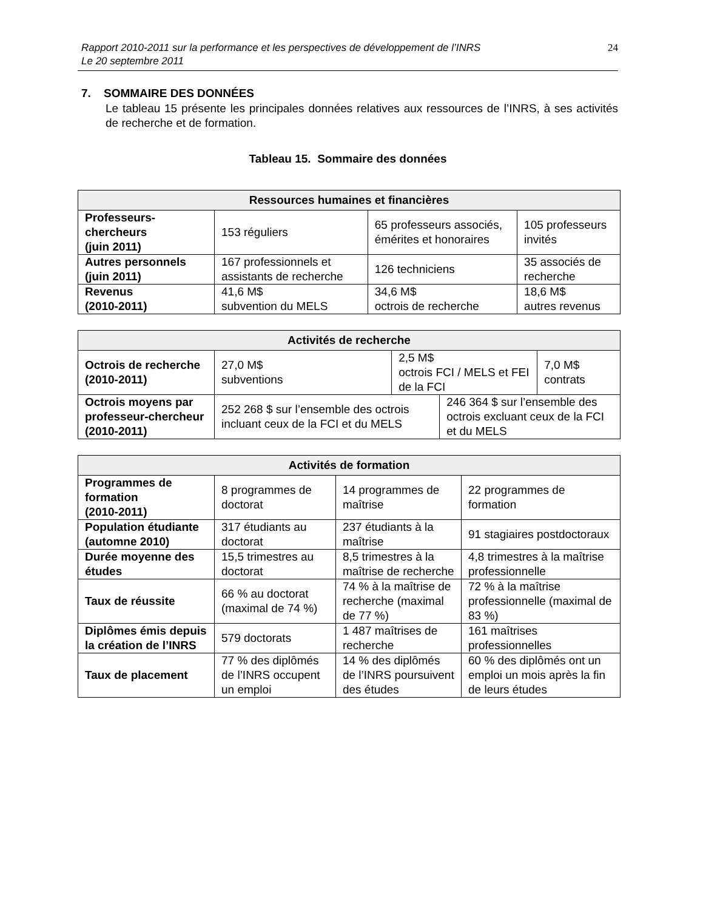Rapport 2010-2011 sur la performance et les perspectives de développement de l’INRS
Le 20 septembre 2011
24
7. SOMMAIRE DES DONNÉES
Le tableau 15 présente les principales données relatives aux ressources de l’INRS, à ses activités de recherche et de formation.
Tableau 15. Sommaire des données
| Ressources humaines et financières | | | |
| --- | --- | --- | --- |
| Professeurs-chercheurs (juin 2011) | 153 réguliers | 65 professeurs associés, émérites et honoraires | 105 professeurs invités |
| Autres personnels (juin 2011) | 167 professionnels et assistants de recherche | 126 techniciens | 35 associés de recherche |
| Revenus (2010-2011) | 41,6 M$ subvention du MELS | 34,6 M$ octrois de recherche | 18,6 M$ autres revenus |
| Activités de recherche | | | | |
| --- | --- | --- | --- | --- |
| Octrois de recherche (2010-2011) | 27,0 M$ subventions | 2,5 M$ octrois FCI / MELS et FEI de la FCI | | 7,0 M$ contrats |
| Octrois moyens par professeur-chercheur (2010-2011) | 252 268 $ sur l’ensemble des octrois incluant ceux de la FCI et du MELS | | 246 364 $ sur l’ensemble des octrois excluant ceux de la FCI et du MELS | |
| Activités de formation | | | |
| --- | --- | --- | --- |
| Programmes de formation (2010-2011) | 8 programmes de doctorat | 14 programmes de maîtrise | 22 programmes de formation |
| Population étudiante (automne 2010) | 317 étudiants au doctorat | 237 étudiants à la maîtrise | 91 stagiaires postdoctoraux |
| Durée moyenne des études | 15,5 trimestres au doctorat | 8,5 trimestres à la maîtrise de recherche | 4,8 trimestres à la maîtrise professionnelle |
| Taux de réussite | 66 % au doctorat (maximal de 74 %) | 74 % à la maîtrise de recherche (maximal de 77 %) | 72 % à la maîtrise professionnelle (maximal de 83 %) |
| Diplômes émis depuis la création de l’INRS | 579 doctorats | 1 487 maîtrises de recherche | 161 maîtrises professionnelles |
| Taux de placement | 77 % des diplômés de l’INRS occupent un emploi | 14 % des diplômés de l’INRS poursuivent des études | 60 % des diplômés ont un emploi un mois après la fin de leurs études |